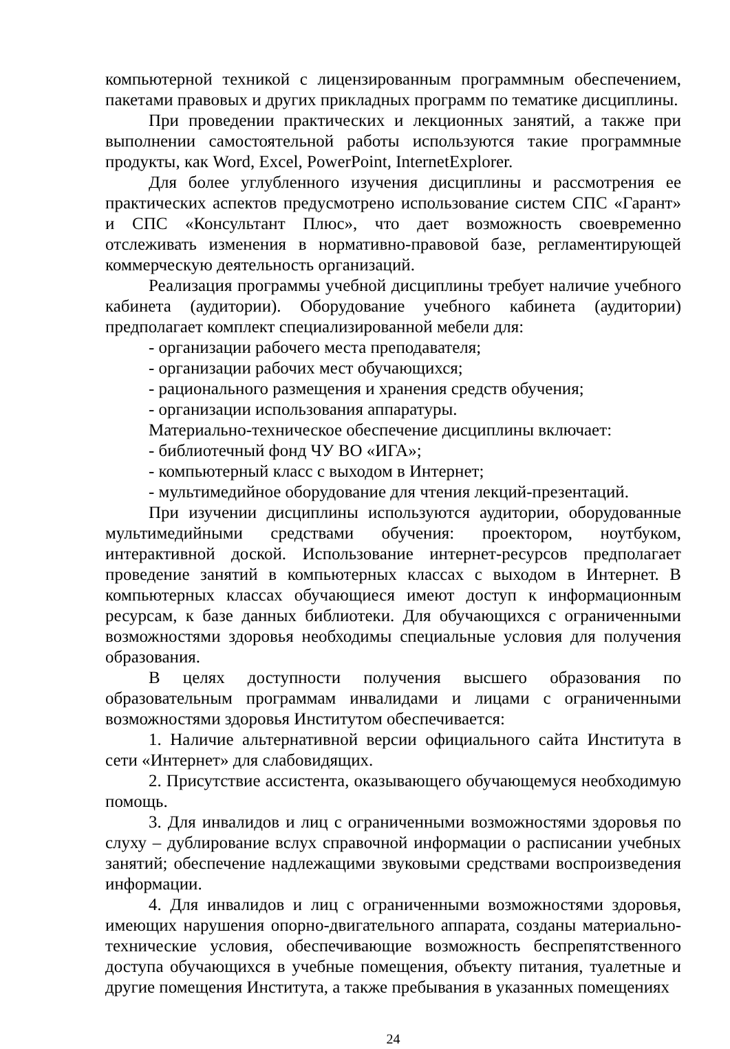компьютерной техникой с лицензированным программным обеспечением, пакетами правовых и других прикладных программ по тематике дисциплины.
При проведении практических и лекционных занятий, а также при выполнении самостоятельной работы используются такие программные продукты, как Word, Excel, PowerPoint, InternetExplorer.
Для более углубленного изучения дисциплины и рассмотрения ее практических аспектов предусмотрено использование систем СПС «Гарант» и СПС «Консультант Плюс», что дает возможность своевременно отслеживать изменения в нормативно-правовой базе, регламентирующей коммерческую деятельность организаций.
Реализация программы учебной дисциплины требует наличие учебного кабинета (аудитории). Оборудование учебного кабинета (аудитории) предполагает комплект специализированной мебели для:
- организации рабочего места преподавателя;
- организации рабочих мест обучающихся;
- рационального размещения и хранения средств обучения;
- организации использования аппаратуры.
Материально-техническое обеспечение дисциплины включает:
- библиотечный фонд ЧУ ВО «ИГА»;
- компьютерный класс с выходом в Интернет;
- мультимедийное оборудование для чтения лекций-презентаций.
При изучении дисциплины используются аудитории, оборудованные мультимедийными средствами обучения: проектором, ноутбуком, интерактивной доской. Использование интернет-ресурсов предполагает проведение занятий в компьютерных классах с выходом в Интернет. В компьютерных классах обучающиеся имеют доступ к информационным ресурсам, к базе данных библиотеки. Для обучающихся с ограниченными возможностями здоровья необходимы специальные условия для получения образования.
В целях доступности получения высшего образования по образовательным программам инвалидами и лицами с ограниченными возможностями здоровья Институтом обеспечивается:
1. Наличие альтернативной версии официального сайта Института в сети «Интернет» для слабовидящих.
2. Присутствие ассистента, оказывающего обучающемуся необходимую помощь.
3. Для инвалидов и лиц с ограниченными возможностями здоровья по слуху – дублирование вслух справочной информации о расписании учебных занятий; обеспечение надлежащими звуковыми средствами воспроизведения информации.
4. Для инвалидов и лиц с ограниченными возможностями здоровья, имеющих нарушения опорно-двигательного аппарата, созданы материально-технические условия, обеспечивающие возможность беспрепятственного доступа обучающихся в учебные помещения, объекту питания, туалетные и другие помещения Института, а также пребывания в указанных помещениях
24